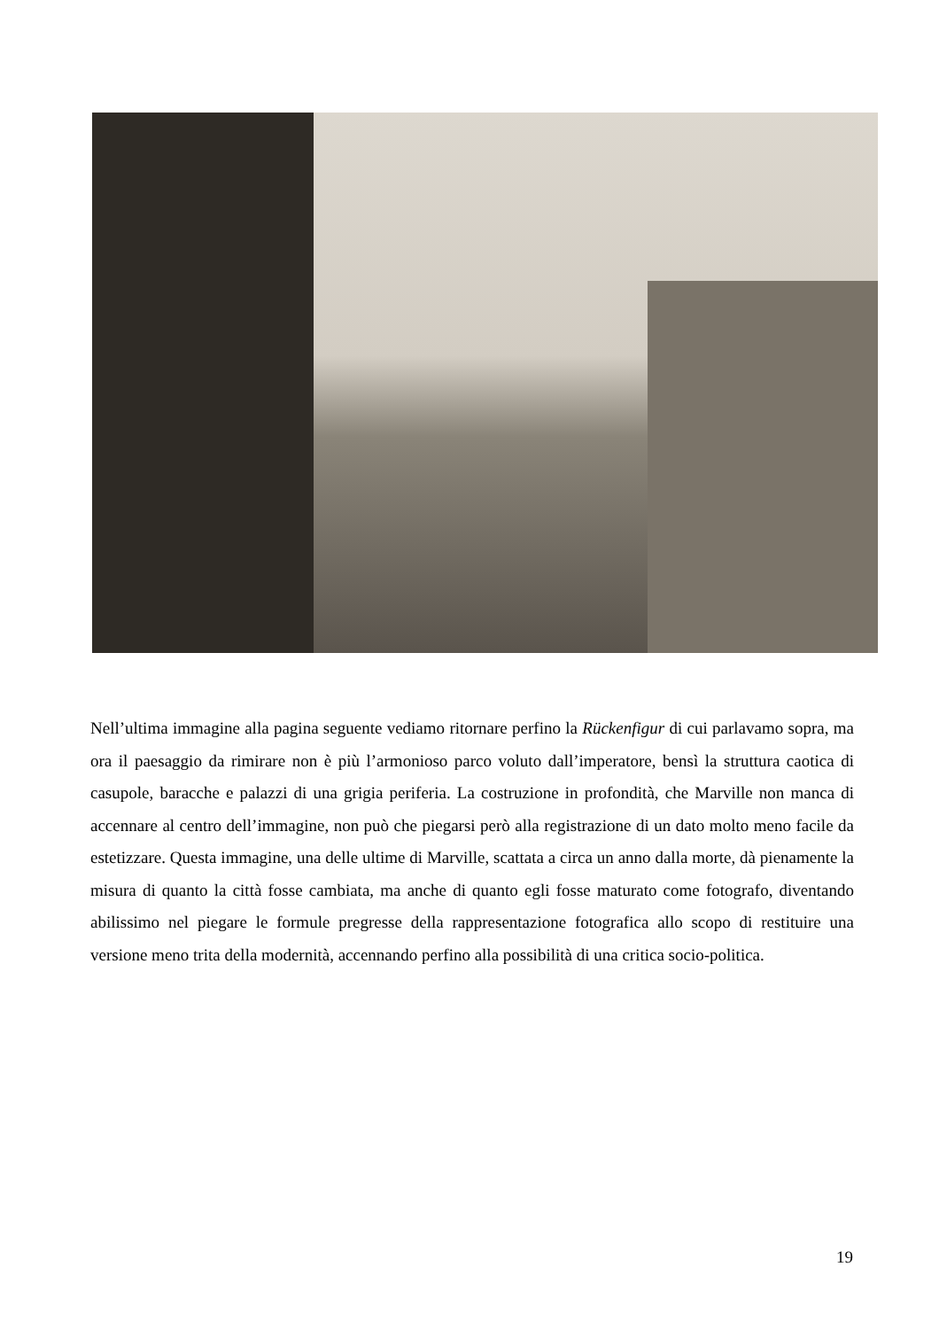Nell’ultima immagine alla pagina seguente vediamo ritornare perfino la Rückenfigur di cui parlavamo sopra, ma ora il paesaggio da rimirare non è più l’armonioso parco voluto dall’imperatore, bensì la struttura caotica di casupole, baracche e palazzi di una grigia periferia. La costruzione in profondità, che Marville non manca di accennare al centro dell’immagine, non può che piegarsi però alla registrazione di un dato molto meno facile da estetizzare. Questa immagine, una delle ultime di Marville, scattata a circa un anno dalla morte, dà pienamente la misura di quanto la città fosse cambiata, ma anche di quanto egli fosse maturato come fotografo, diventando abilissimo nel piegare le formule pregresse della rappresentazione fotografica allo scopo di restituire una versione meno trita della modernità, accennando perfino alla possibilità di una critica socio-politica.
19